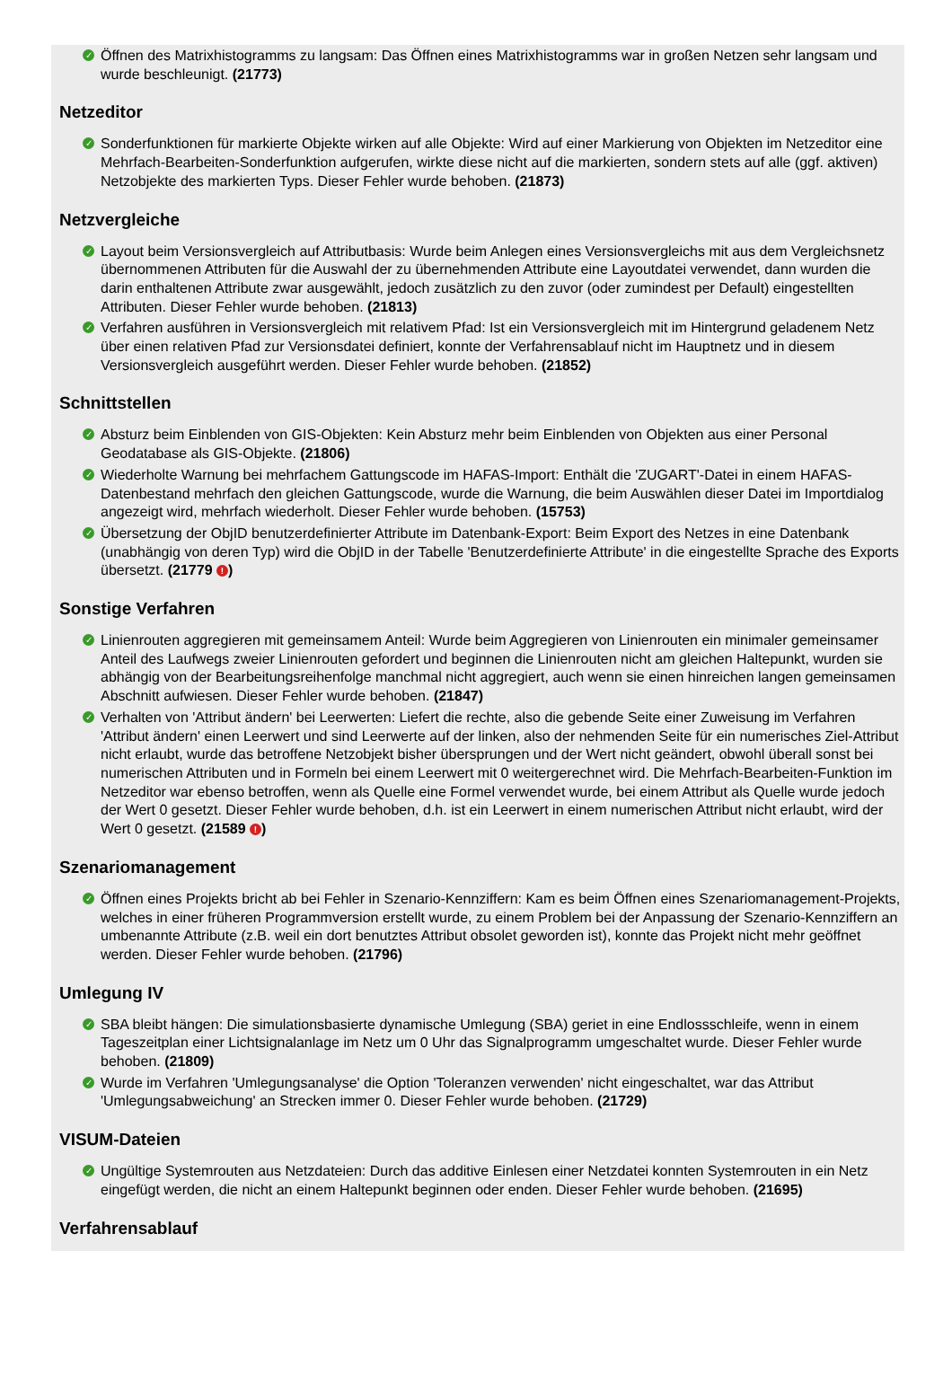✓ Öffnen des Matrixhistogramms zu langsam: Das Öffnen eines Matrixhistogramms war in großen Netzen sehr langsam und wurde beschleunigt. (21773)
Netzeditor
✓ Sonderfunktionen für markierte Objekte wirken auf alle Objekte: Wird auf einer Markierung von Objekten im Netzeditor eine Mehrfach-Bearbeiten-Sonderfunktion aufgerufen, wirkte diese nicht auf die markierten, sondern stets auf alle (ggf. aktiven) Netzobjekte des markierten Typs. Dieser Fehler wurde behoben. (21873)
Netzvergleiche
✓ Layout beim Versionsvergleich auf Attributbasis: Wurde beim Anlegen eines Versionsvergleichs mit aus dem Vergleichsnetz übernommenen Attributen für die Auswahl der zu übernehmenden Attribute eine Layoutdatei verwendet, dann wurden die darin enthaltenen Attribute zwar ausgewählt, jedoch zusätzlich zu den zuvor (oder zumindest per Default) eingestellten Attributen. Dieser Fehler wurde behoben. (21813)
✓ Verfahren ausführen in Versionsvergleich mit relativem Pfad: Ist ein Versionsvergleich mit im Hintergrund geladenem Netz über einen relativen Pfad zur Versionsdatei definiert, konnte der Verfahrensablauf nicht im Hauptnetz und in diesem Versionsvergleich ausgeführt werden. Dieser Fehler wurde behoben. (21852)
Schnittstellen
✓ Absturz beim Einblenden von GIS-Objekten: Kein Absturz mehr beim Einblenden von Objekten aus einer Personal Geodatabase als GIS-Objekte. (21806)
✓ Wiederholte Warnung bei mehrfachem Gattungscode im HAFAS-Import: Enthält die 'ZUGART'-Datei in einem HAFAS-Datenbestand mehrfach den gleichen Gattungscode, wurde die Warnung, die beim Auswählen dieser Datei im Importdialog angezeigt wird, mehrfach wiederholt. Dieser Fehler wurde behoben. (15753)
✓ Übersetzung der ObjID benutzerdefinierter Attribute im Datenbank-Export: Beim Export des Netzes in eine Datenbank (unabhängig von deren Typ) wird die ObjID in der Tabelle 'Benutzerdefinierte Attribute' in die eingestellte Sprache des Exports übersetzt. (21779 !)
Sonstige Verfahren
✓ Linienrouten aggregieren mit gemeinsamem Anteil: Wurde beim Aggregieren von Linienrouten ein minimaler gemeinsamer Anteil des Laufwegs zweier Linienrouten gefordert und beginnen die Linienrouten nicht am gleichen Haltepunkt, wurden sie abhängig von der Bearbeitungsreihenfolge manchmal nicht aggregiert, auch wenn sie einen hinreichen langen gemeinsamen Abschnitt aufwiesen. Dieser Fehler wurde behoben. (21847)
✓ Verhalten von 'Attribut ändern' bei Leerwerten: Liefert die rechte, also die gebende Seite einer Zuweisung im Verfahren 'Attribut ändern' einen Leerwert und sind Leerwerte auf der linken, also der nehmenden Seite für ein numerisches Ziel-Attribut nicht erlaubt, wurde das betroffene Netzobjekt bisher übersprungen und der Wert nicht geändert, obwohl überall sonst bei numerischen Attributen und in Formeln bei einem Leerwert mit 0 weitergerechnet wird. Die Mehrfach-Bearbeiten-Funktion im Netzeditor war ebenso betroffen, wenn als Quelle eine Formel verwendet wurde, bei einem Attribut als Quelle wurde jedoch der Wert 0 gesetzt. Dieser Fehler wurde behoben, d.h. ist ein Leerwert in einem numerischen Attribut nicht erlaubt, wird der Wert 0 gesetzt. (21589 !)
Szenariomanagement
✓ Öffnen eines Projekts bricht ab bei Fehler in Szenario-Kennziffern: Kam es beim Öffnen eines Szenariomanagement-Projekts, welches in einer früheren Programmversion erstellt wurde, zu einem Problem bei der Anpassung der Szenario-Kennziffern an umbenannte Attribute (z.B. weil ein dort benutztes Attribut obsolet geworden ist), konnte das Projekt nicht mehr geöffnet werden. Dieser Fehler wurde behoben. (21796)
Umlegung IV
✓ SBA bleibt hängen: Die simulationsbasierte dynamische Umlegung (SBA) geriet in eine Endlossschleife, wenn in einem Tageszeitplan einer Lichtsignalanlage im Netz um 0 Uhr das Signalprogramm umgeschaltet wurde. Dieser Fehler wurde behoben. (21809)
✓ Wurde im Verfahren 'Umlegungsanalyse' die Option 'Toleranzen verwenden' nicht eingeschaltet, war das Attribut 'Umlegungsabweichung' an Strecken immer 0. Dieser Fehler wurde behoben. (21729)
VISUM-Dateien
✓ Ungültige Systemrouten aus Netzdateien: Durch das additive Einlesen einer Netzdatei konnten Systemrouten in ein Netz eingefügt werden, die nicht an einem Haltepunkt beginnen oder enden. Dieser Fehler wurde behoben. (21695)
Verfahrensablauf